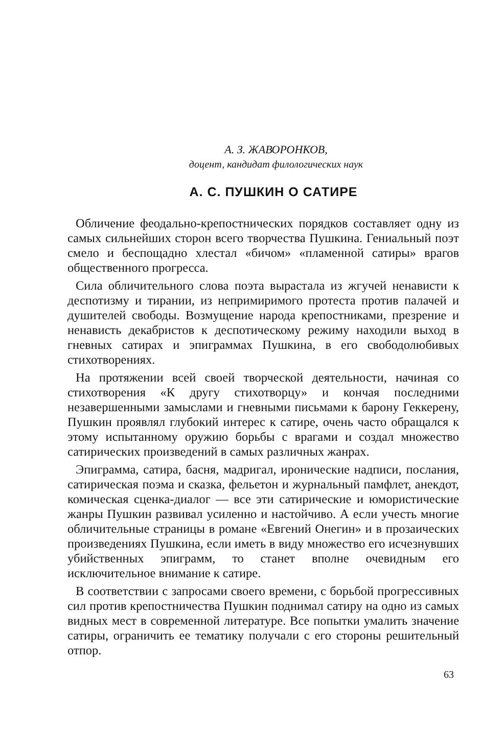А. З. ЖАВОРОНКОВ,
доцент, кандидат филологических наук
А. С. ПУШКИН О САТИРЕ
Обличение феодально-крепостнических порядков составляет одну из самых сильнейших сторон всего творчества Пушкина. Гениальный поэт смело и беспощадно хлестал «бичом» «пламенной сатиры» врагов общественного прогресса.
Сила обличительного слова поэта вырастала из жгучей ненависти к деспотизму и тирании, из непримиримого протеста против палачей и душителей свободы. Возмущение народа крепостниками, презрение и ненависть декабристов к деспотическому режиму находили выход в гневных сатирах и эпиграммах Пушкина, в его свободолюбивых стихотворениях.
На протяжении всей своей творческой деятельности, начиная со стихотворения «К другу стихотворцу» и кончая последними незавершенными замыслами и гневными письмами к барону Геккерену, Пушкин проявлял глубокий интерес к сатире, очень часто обращался к этому испытанному оружию борьбы с врагами и создал множество сатирических произведений в самых различных жанрах.
Эпиграмма, сатира, басня, мадригал, иронические надписи, послания, сатирическая поэма и сказка, фельетон и журнальный памфлет, анекдот, комическая сценка-диалог — все эти сатирические и юмористические жанры Пушкин развивал усиленно и настойчиво. А если учесть многие обличительные страницы в романе «Евгений Онегин» и в прозаических произведениях Пушкина, если иметь в виду множество его исчезнувших убийственных эпиграмм, то станет вполне очевидным его исключительное внимание к сатире.
В соответствии с запросами своего времени, с борьбой прогрессивных сил против крепостничества Пушкин поднимал сатиру на одно из самых видных мест в современной литературе. Все попытки умалить значение сатиры, ограничить ее тематику получали с его стороны решительный отпор.
63